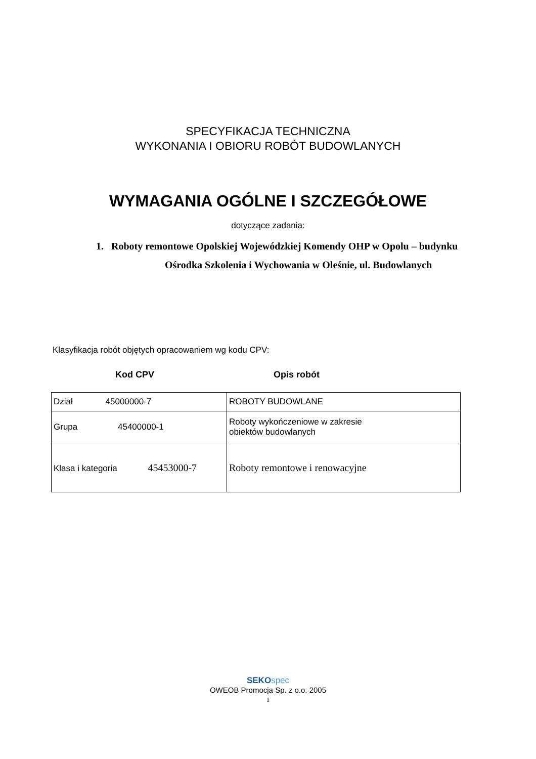SPECYFIKACJA TECHNICZNA
WYKONANIA I OBIORU ROBÓT BUDOWLANYCH
WYMAGANIA OGÓLNE I SZCZEGÓŁOWE
dotyczące zadania:
1. Roboty remontowe Opolskiej Wojewódzkiej Komendy OHP w Opolu – budynku
Ośrodka Szkolenia i Wychowania w Oleśnie, ul. Budowlanych
Klasyfikacja robót objętych opracowaniem wg kodu CPV:
Kod CPV Opis robót
| Dział 45000000-7 | ROBOTY BUDOWLANE |
| Grupa 45400000-1 | Roboty wykończeniowe w zakresie obiektów budowlanych |
| Klasa i kategoria 45453000-7 | Roboty remontowe i renowacyjne |
SEKO spec
OWEOB Promocja Sp. z o.o. 2005
1